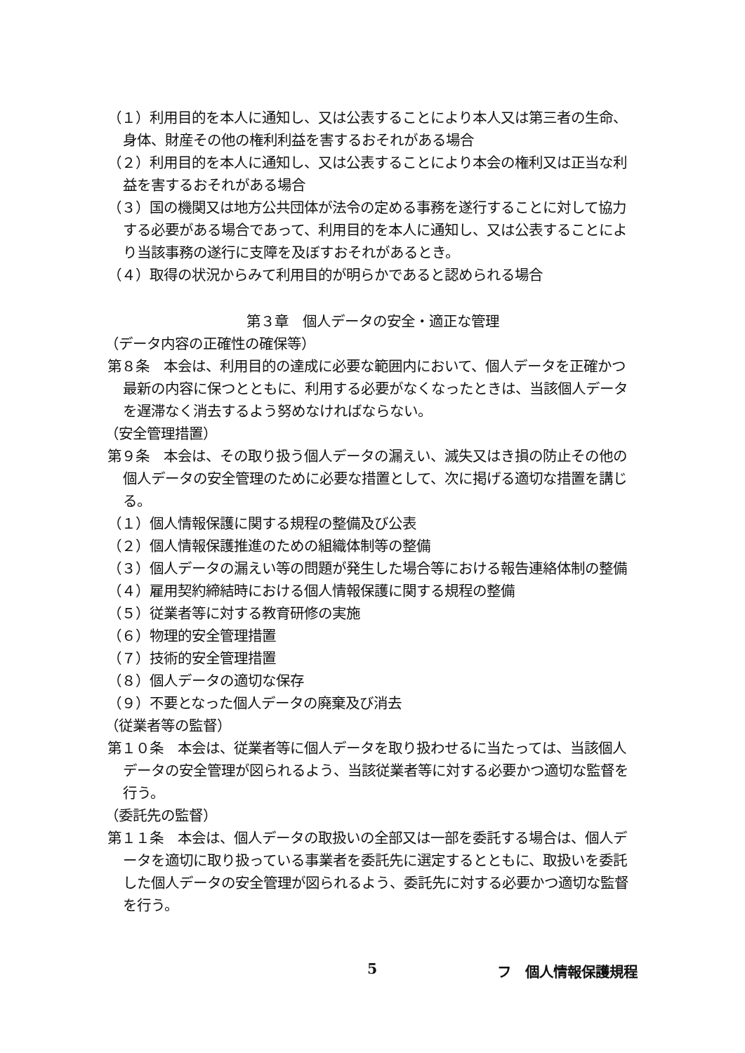（１）利用目的を本人に通知し、又は公表することにより本人又は第三者の生命、身体、財産その他の権利利益を害するおそれがある場合
（２）利用目的を本人に通知し、又は公表することにより本会の権利又は正当な利益を害するおそれがある場合
（３）国の機関又は地方公共団体が法令の定める事務を遂行することに対して協力する必要がある場合であって、利用目的を本人に通知し、又は公表することにより当該事務の遂行に支障を及ぼすおそれがあるとき。
（４）取得の状況からみて利用目的が明らかであると認められる場合
第３章　個人データの安全・適正な管理
（データ内容の正確性の確保等）
第８条　本会は、利用目的の達成に必要な範囲内において、個人データを正確かつ最新の内容に保つとともに、利用する必要がなくなったときは、当該個人データを遅滞なく消去するよう努めなければならない。
（安全管理措置）
第９条　本会は、その取り扱う個人データの漏えい、滅失又はき損の防止その他の個人データの安全管理のために必要な措置として、次に掲げる適切な措置を講じる。
（１）個人情報保護に関する規程の整備及び公表
（２）個人情報保護推進のための組織体制等の整備
（３）個人データの漏えい等の問題が発生した場合等における報告連絡体制の整備
（４）雇用契約締結時における個人情報保護に関する規程の整備
（５）従業者等に対する教育研修の実施
（６）物理的安全管理措置
（７）技術的安全管理措置
（８）個人データの適切な保存
（９）不要となった個人データの廃棄及び消去
（従業者等の監督）
第１０条　本会は、従業者等に個人データを取り扱わせるに当たっては、当該個人データの安全管理が図られるよう、当該従業者等に対する必要かつ適切な監督を行う。
（委託先の監督）
第１１条　本会は、個人データの取扱いの全部又は一部を委託する場合は、個人データを適切に取り扱っている事業者を委託先に選定するとともに、取扱いを委託した個人データの安全管理が図られるよう、委託先に対する必要かつ適切な監督を行う。
5 フ　個人情報保護規程